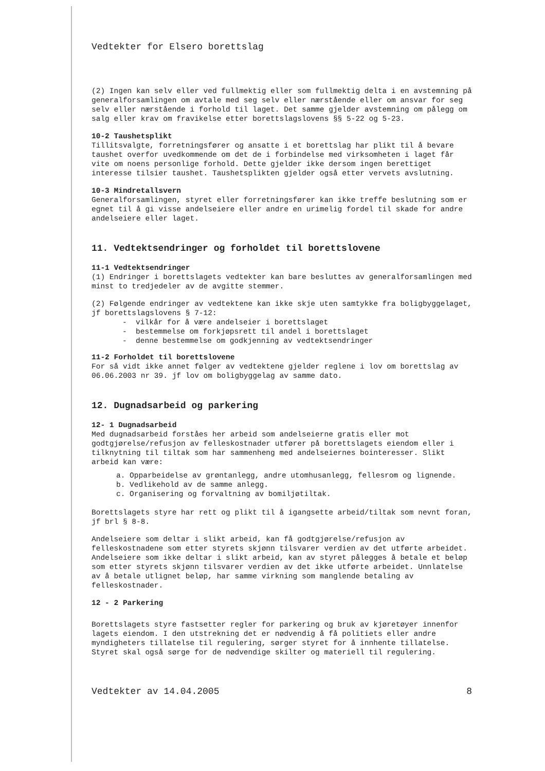Vedtekter for Elsero borettslag
(2) Ingen kan selv eller ved fullmektig eller som fullmektig delta i en avstemning på generalforsamlingen om avtale med seg selv eller nærstående eller om ansvar for seg selv eller nærstående i forhold til laget. Det samme gjelder avstemning om pålegg om salg eller krav om fravikelse etter borettslagslovens §§ 5-22 og 5-23.
10-2 Taushetsplikt
Tillitsvalgte, forretningsfører og ansatte i et borettslag har plikt til å bevare taushet overfor uvedkommende om det de i forbindelse med virksomheten i laget får vite om noens personlige forhold. Dette gjelder ikke dersom ingen berettiget interesse tilsier taushet. Taushetsplikten gjelder også etter vervets avslutning.
10-3 Mindretallsvern
Generalforsamlingen, styret eller forretningsfører kan ikke treffe beslutning som er egnet til å gi visse andelseiere eller andre en urimelig fordel til skade for andre andelseiere eller laget.
11. Vedtektsendringer og forholdet til borettslovene
11-1 Vedtektsendringer
(1) Endringer i borettslagets vedtekter kan bare besluttes av generalforsamlingen med minst to tredjedeler av de avgitte stemmer.
(2) Følgende endringer av vedtektene kan ikke skje uten samtykke fra boligbyggelaget, jf borettslagslovens § 7-12:
- vilkår for å være andelseier i borettslaget
- bestemmelse om forkjøpsrett til andel i borettslaget
- denne bestemmelse om godkjenning av vedtektsendringer
11-2 Forholdet til borettslovene
For så vidt ikke annet følger av vedtektene gjelder reglene i lov om borettslag av 06.06.2003 nr 39. jf lov om boligbyggelag av samme dato.
12. Dugnadsarbeid og parkering
12- 1 Dugnadsarbeid
Med dugnadsarbeid forståes her arbeid som andelseierne gratis eller mot godtgjørelse/refusjon av felleskostnader utfører på borettslagets eiendom eller i tilknytning til tiltak som har sammenheng med andelseiernes bointeresser. Slikt arbeid kan være:
a. Opparbeidelse av grøntanlegg, andre utomhusanlegg, fellesrom og lignende.
b. Vedlikehold av de samme anlegg.
c. Organisering og forvaltning av bomiljøtiltak.
Borettslagets styre har rett og plikt til å igangsette arbeid/tiltak som nevnt foran, jf brl § 8-8.
Andelseiere som deltar i slikt arbeid, kan få godtgjørelse/refusjon av felleskostnadene som etter styrets skjønn tilsvarer verdien av det utførte arbeidet. Andelseiere som ikke deltar i slikt arbeid, kan av styret pålegges å betale et beløp som etter styrets skjønn tilsvarer verdien av det ikke utførte arbeidet. Unnlatelse av å betale utlignet beløp, har samme virkning som manglende betaling av felleskostnader.
12 - 2 Parkering
Borettslagets styre fastsetter regler for parkering og bruk av kjøretøyer innenfor lagets eiendom. I den utstrekning det er nødvendig å få politiets eller andre myndigheters tillatelse til regulering, sørger styret for å innhente tillatelse. Styret skal også sørge for de nødvendige skilter og materiell til regulering.
Vedtekter av 14.04.2005 8